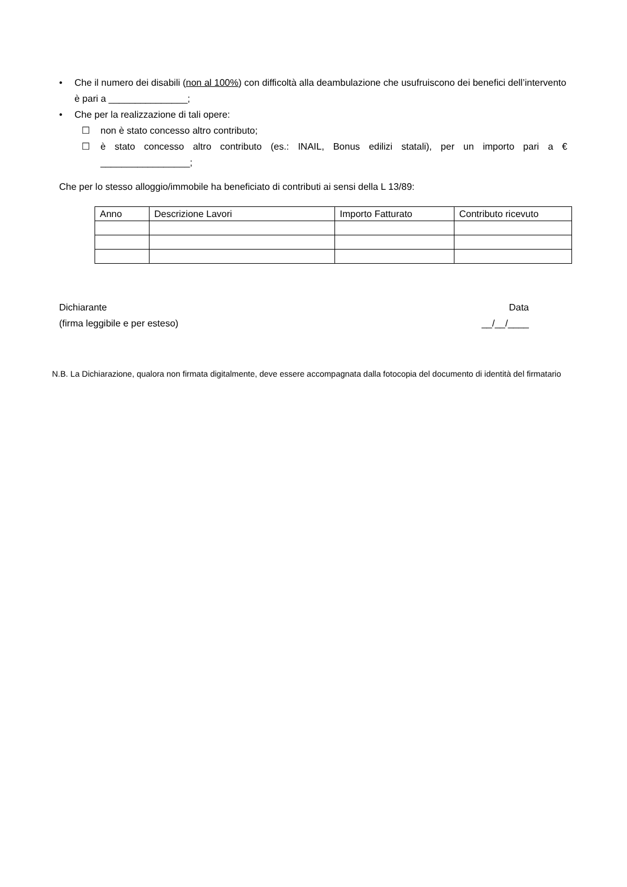• Che il numero dei disabili (non al 100%) con difficoltà alla deambulazione che usufruiscono dei benefici dell’intervento è pari a _______________;
• Che per la realizzazione di tali opere:
☐ non è stato concesso altro contributo;
☐ è stato concesso altro contributo (es.: INAIL, Bonus edilizi statali), per un importo pari a € _________________;
Che per lo stesso alloggio/immobile ha beneficiato di contributi ai sensi della L 13/89:
| Anno | Descrizione Lavori | Importo Fatturato | Contributo ricevuto |
| --- | --- | --- | --- |
Dichiarante
(firma leggibile e per esteso)
Data
__/__/____
N.B. La Dichiarazione, qualora non firmata digitalmente, deve essere accompagnata dalla fotocopia del documento di identità del firmatario